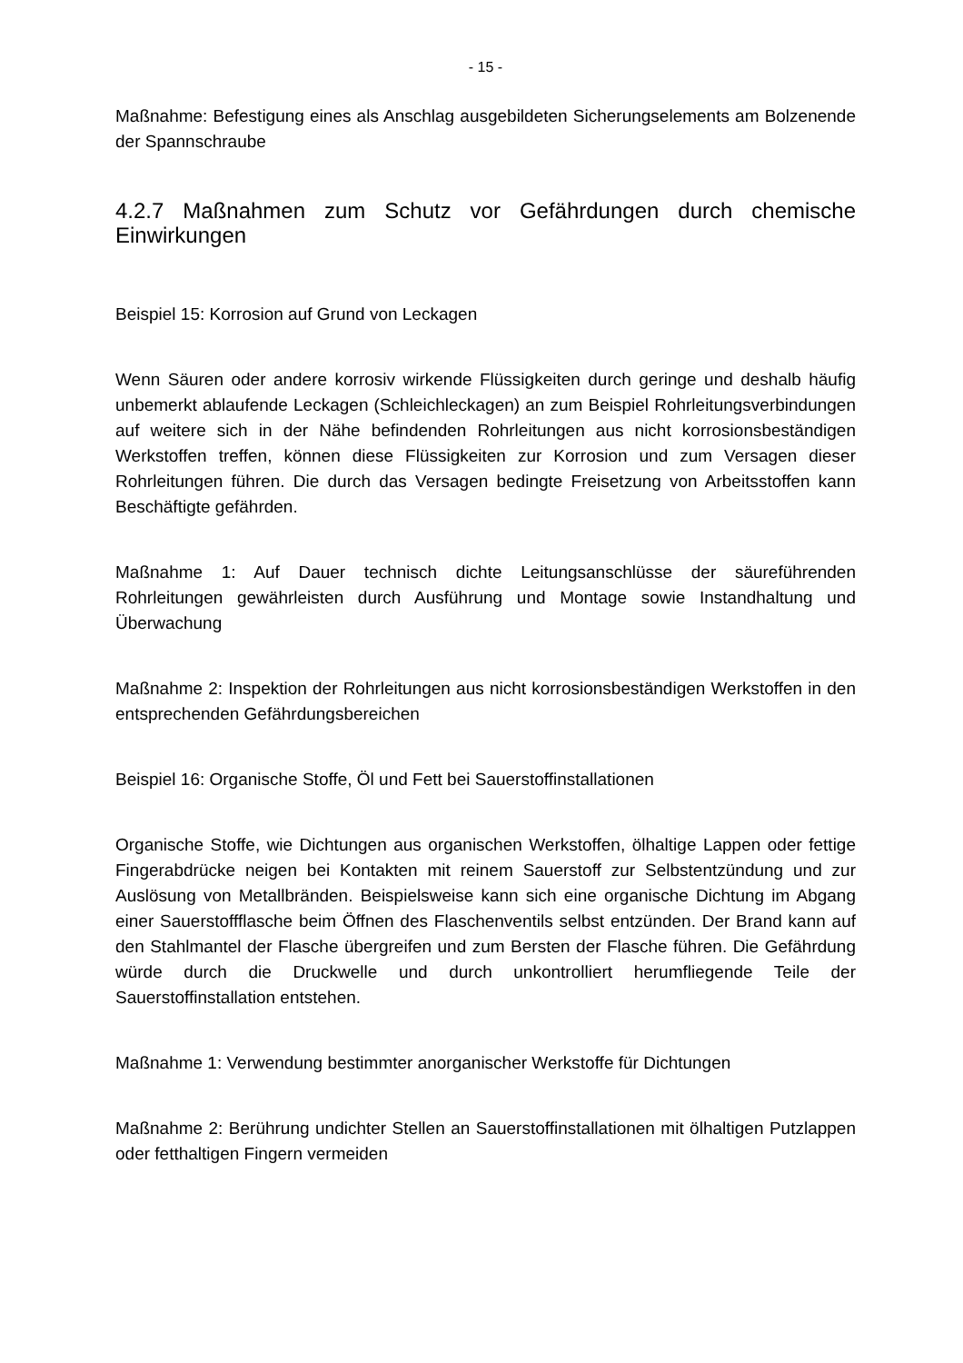- 15 -
Maßnahme: Befestigung eines als Anschlag ausgebildeten Sicherungselements am Bolzenende der Spannschraube
4.2.7 Maßnahmen zum Schutz vor Gefährdungen durch chemische Einwirkungen
Beispiel 15: Korrosion auf Grund von Leckagen
Wenn Säuren oder andere korrosiv wirkende Flüssigkeiten durch geringe und deshalb häufig unbemerkt ablaufende Leckagen (Schleichleckagen) an zum Beispiel Rohrleitungsverbindungen auf weitere sich in der Nähe befindenden Rohrleitungen aus nicht korrosionsbeständigen Werkstoffen treffen, können diese Flüssigkeiten zur Korrosion und zum Versagen dieser Rohrleitungen führen. Die durch das Versagen bedingte Freisetzung von Arbeitsstoffen kann Beschäftigte gefährden.
Maßnahme 1: Auf Dauer technisch dichte Leitungsanschlüsse der säureführenden Rohrleitungen gewährleisten durch Ausführung und Montage sowie Instandhaltung und Überwachung
Maßnahme 2: Inspektion der Rohrleitungen aus nicht korrosionsbeständigen Werkstoffen in den entsprechenden Gefährdungsbereichen
Beispiel 16: Organische Stoffe, Öl und Fett bei Sauerstoffinstallationen
Organische Stoffe, wie Dichtungen aus organischen Werkstoffen, ölhaltige Lappen oder fettige Fingerabdrücke neigen bei Kontakten mit reinem Sauerstoff zur Selbstentzündung und zur Auslösung von Metallbränden. Beispielsweise kann sich eine organische Dichtung im Abgang einer Sauerstoffflasche beim Öffnen des Flaschenventils selbst entzünden. Der Brand kann auf den Stahlmantel der Flasche übergreifen und zum Bersten der Flasche führen. Die Gefährdung würde durch die Druckwelle und durch unkontrolliert herumfliegende Teile der Sauerstoffinstallation entstehen.
Maßnahme 1: Verwendung bestimmter anorganischer Werkstoffe für Dichtungen
Maßnahme 2: Berührung undichter Stellen an Sauerstoffinstallationen mit ölhaltigen Putzlappen oder fetthaltigen Fingern vermeiden